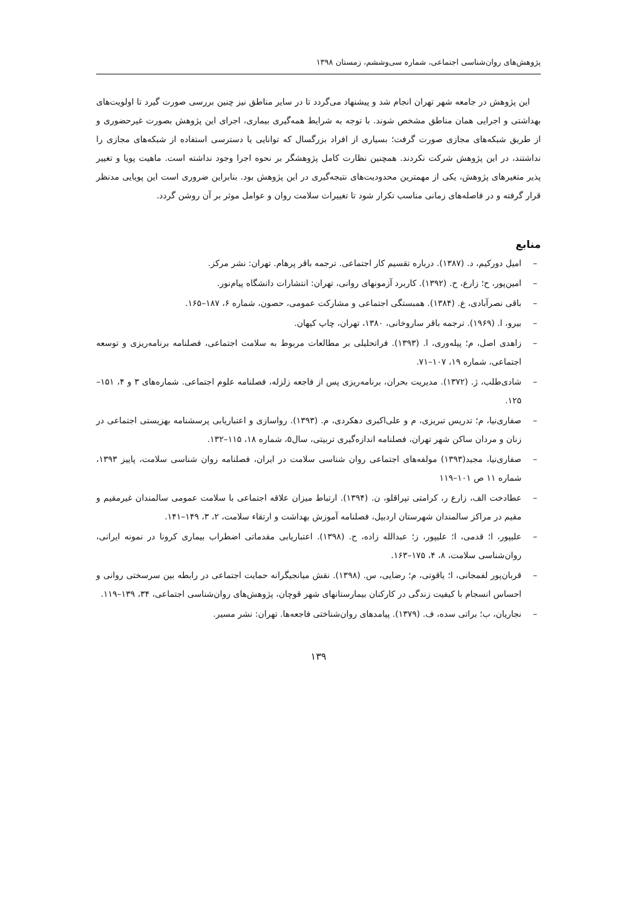پژوهش‌های روان‌شناسی اجتماعی، شماره سی‌وششم، زمستان ۱۳۹۸
این پژوهش در جامعه شهر تهران انجام شد و پیشنهاد می‌گردد تا در سایر مناطق نیز چنین بررسی صورت گیرد تا اولویت‌های بهداشتی و اجرایی همان مناطق مشخص شوند. با توجه به شرایط همه‌گیری بیماری، اجرای این پژوهش بصورت غیرحضوری و از طریق شبکه‌های مجازی صورت گرفت؛ بسیاری از افراد بزرگسال که توانایی یا دسترسی استفاده از شبکه‌های مجازی را نداشتند، در این پژوهش شرکت نکردند. همچنین نظارت کامل پژوهشگر بر نحوه اجرا وجود نداشته است. ماهیت پویا و تغییر پذیر متغیرهای پژوهش، یکی از مهمترین محدودیت‌های نتیجه‌گیری در این پژوهش بود. بنابراین ضروری است این پویایی مدنظر قرار گرفته و در فاصله‌های زمانی مناسب تکرار شود تا تغییرات سلامت روان و عوامل موثر بر آن روشن گردد.
منابع
– امیل دورکیم، د. (۱۳۸۷). درباره تقسیم کار اجتماعی. ترجمه باقر پرهام. تهران: نشر مرکز.
– امین‌پور، ح؛ زارع، ح. (۱۳۹۲). کاربرد آزمونهای روانی، تهران: انتشارات دانشگاه پیام‌نور.
– باقی نصرآبادی، ع. (۱۳۸۴). همبستگی اجتماعی و مشارکت عمومی، حصون، شماره ۶، ۱۸۷–۱۶۵.
– بیرو، ا. (۱۹۶۹). ترجمه باقر ساروخانی، ۱۳۸۰، تهران، چاپ کیهان.
– زاهدی اصل، م؛ پیله‌وری، ا. (۱۳۹۳). فراتحلیلی بر مطالعات مربوط به سلامت اجتماعی، فصلنامه برنامه‌ریزی و توسعه اجتماعی، شماره ۱۹، ۱۰۷–۷۱.
– شادی‌طلب، ژ. (۱۳۷۲). مدیریت بحران، برنامه‌ریزی پس از فاجعه زلزله، فصلنامه علوم اجتماعی. شماره‌های ۳ و ۴، ۱۵۱–۱۲۵.
– صفاری‌نیا، م؛ تدریس تبریزی، م و علی‌اکبری دهکردی، م. (۱۳۹۳). رواسازی و اعتباریابی پرسشنامه بهزیستی اجتماعی در زنان و مردان ساکن شهر تهران، فصلنامه اندازه‌گیری تربیتی، سال۵، شماره ۱۸، ۱۱۵–۱۳۲.
– صفاری‌نیا، مجید(۱۳۹۳) مولفه‌های اجتماعی روان شناسی سلامت در ایران، فصلنامه روان شناسی سلامت، پاییز ۱۳۹۳، شماره ۱۱ ص ۱۰۱–۱۱۹
– عطادخت الف، زارع ر، کرامتی تپراقلو، ن. (۱۳۹۴). ارتباط میزان علاقه اجتماعی با سلامت عمومی سالمندان غیرمقیم و مقیم در مراکز سالمندان شهرستان اردبیل، فصلنامه آموزش بهداشت و ارتقاء سلامت، ۲، ۳، ۱۴۹–۱۴۱.
– علیپور، ا؛ قدمی، ا؛ علیپور، ز؛ عبدالله زاده، ح. (۱۳۹۸). اعتباریابی مقدماتی اضطراب بیماری کرونا در نمونه ایرانی، روان‌شناسی سلامت، ۸، ۴، ۱۷۵–۱۶۳.
– قربان‌پور لفمجانی، ا؛ یاقوتی، م؛ رضایی، س. (۱۳۹۸). نقش میانجیگرانه حمایت اجتماعی در رابطه بین سرسختی روانی و احساس انسجام با کیفیت زندگی در کارکنان بیمارستانهای شهر قوچان، پژوهش‌های روان‌شناسی اجتماعی، ۳۴، ۱۳۹–۱۱۹.
– نجاریان، ب؛ براتی سده، ف. (۱۳۷۹). پیامدهای روان‌شناختی فاجعه‌ها. تهران: نشر مسیر.
۱۳۹